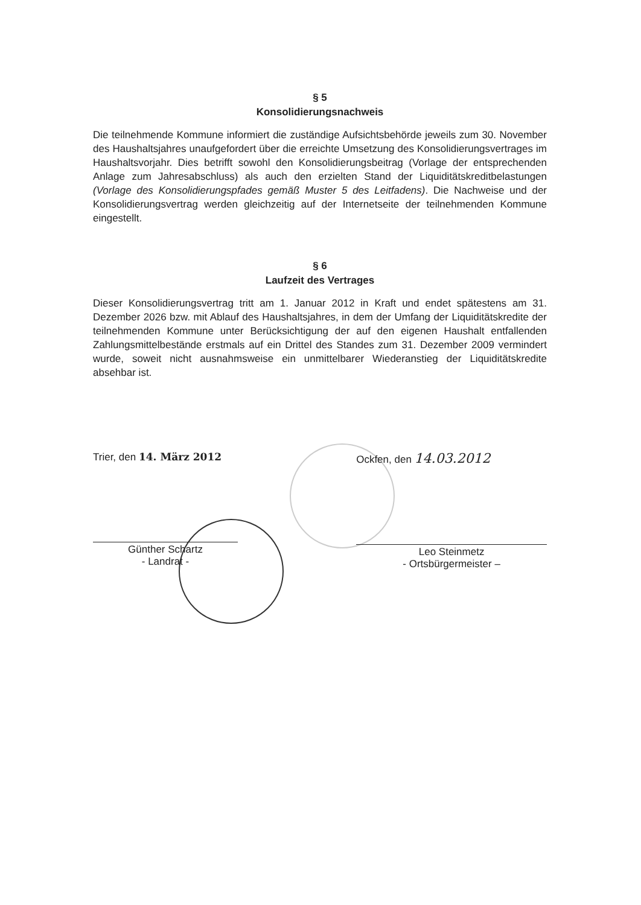§ 5
Konsolidierungsnachweis
Die teilnehmende Kommune informiert die zuständige Aufsichtsbehörde jeweils zum 30. November des Haushaltsjahres unaufgefordert über die erreichte Umsetzung des Konsolidierungsvertrages im Haushaltsvorjahr. Dies betrifft sowohl den Konsolidierungsbeitrag (Vorlage der entsprechenden Anlage zum Jahresabschluss) als auch den erzielten Stand der Liquiditätskreditbelastungen (Vorlage des Konsolidierungspfades gemäß Muster 5 des Leitfadens). Die Nachweise und der Konsolidierungsvertrag werden gleichzeitig auf der Internetseite der teilnehmenden Kommune eingestellt.
§ 6
Laufzeit des Vertrages
Dieser Konsolidierungsvertrag tritt am 1. Januar 2012 in Kraft und endet spätestens am 31. Dezember 2026 bzw. mit Ablauf des Haushaltsjahres, in dem der Umfang der Liquiditätskredite der teilnehmenden Kommune unter Berücksichtigung der auf den eigenen Haushalt entfallenden Zahlungsmittelbestände erstmals auf ein Drittel des Standes zum 31. Dezember 2009 vermindert wurde, soweit nicht ausnahmsweise ein unmittelbarer Wiederanstieg der Liquiditätskredite absehbar ist.
Trier, den 14. März 2012
Günther Schartz
- Landrat -
Ockfen, den 14.03.2012
Leo Steinmetz
- Ortsbürgermeister –